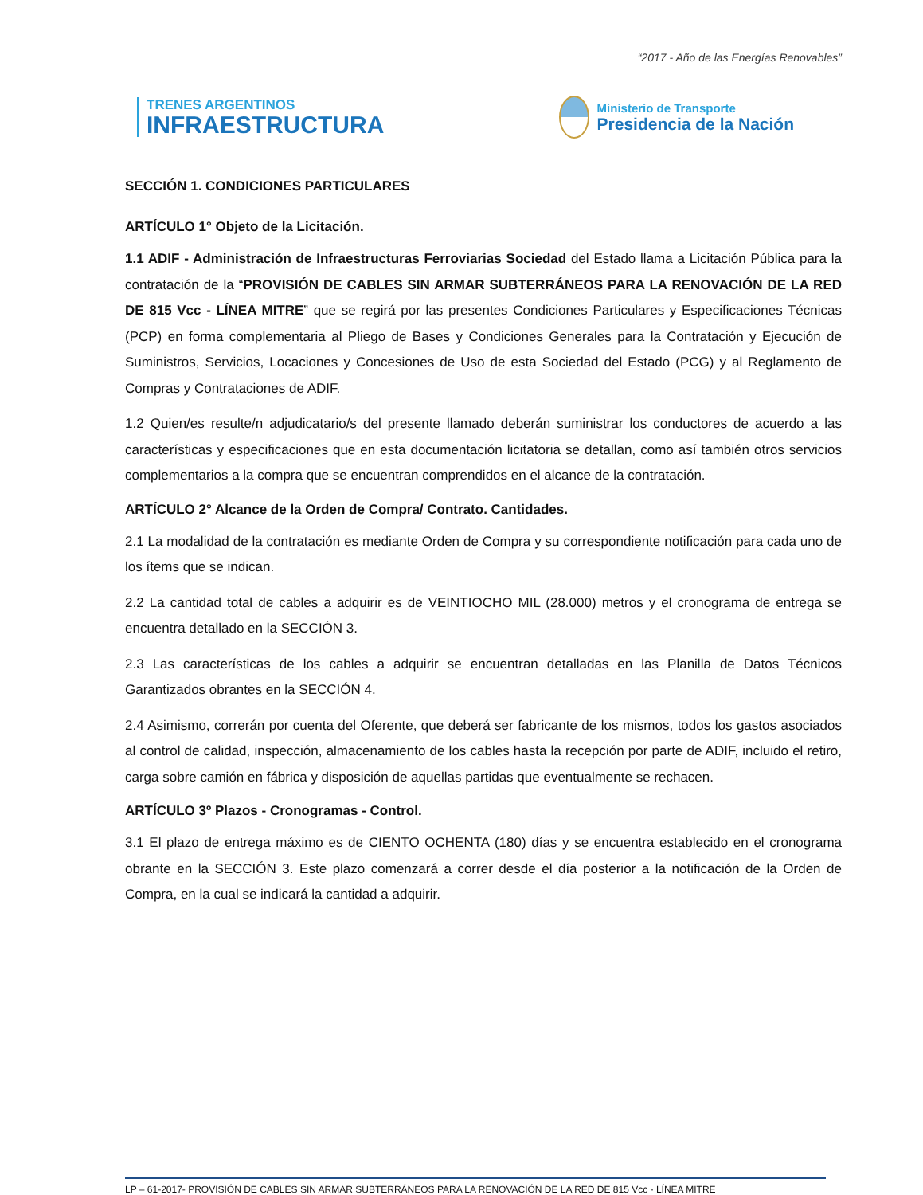“2017 - Año de las Energías Renovables”
TRENES ARGENTINOS
INFRAESTRUCTURA
Ministerio de Transporte
Presidencia de la Nación
SECCIÓN 1. CONDICIONES PARTICULARES
ARTÍCULO 1° Objeto de la Licitación.
1.1 ADIF - Administración de Infraestructuras Ferroviarias Sociedad del Estado llama a Licitación Pública para la contratación de la “PROVISIÓN DE CABLES SIN ARMAR SUBTERRÁNEOS PARA LA RENOVACIÓN DE LA RED DE 815 Vcc - LÍNEA MITRE” que se regirá por las presentes Condiciones Particulares y Especificaciones Técnicas (PCP) en forma complementaria al Pliego de Bases y Condiciones Generales para la Contratación y Ejecución de Suministros, Servicios, Locaciones y Concesiones de Uso de esta Sociedad del Estado (PCG) y al Reglamento de Compras y Contrataciones de ADIF.
1.2 Quien/es resulte/n adjudicatario/s del presente llamado deberán suministrar los conductores de acuerdo a las características y especificaciones que en esta documentación licitatoria se detallan, como así también otros servicios complementarios a la compra que se encuentran comprendidos en el alcance de la contratación.
ARTÍCULO 2° Alcance de la Orden de Compra/ Contrato. Cantidades.
2.1 La modalidad de la contratación es mediante Orden de Compra y su correspondiente notificación para cada uno de los ítems que se indican.
2.2 La cantidad total de cables a adquirir es de VEINTIOCHO MIL (28.000) metros y el cronograma de entrega se encuentra detallado en la SECCIÓN 3.
2.3 Las características de los cables a adquirir se encuentran detalladas en las Planilla de Datos Técnicos Garantizados obrantes en la SECCIÓN 4.
2.4 Asimismo, correrán por cuenta del Oferente, que deberá ser fabricante de los mismos, todos los gastos asociados al control de calidad, inspección, almacenamiento de los cables hasta la recepción por parte de ADIF, incluido el retiro, carga sobre camión en fábrica y disposición de aquellas partidas que eventualmente se rechacen.
ARTÍCULO 3º Plazos - Cronogramas - Control.
3.1 El plazo de entrega máximo es de CIENTO OCHENTA (180) días y se encuentra establecido en el cronograma obrante en la SECCIÓN 3. Este plazo comenzará a correr desde el día posterior a la notificación de la Orden de Compra, en la cual se indicará la cantidad a adquirir.
LP – 61-2017- PROVISIÓN DE CABLES SIN ARMAR SUBTERRÁNEOS PARA LA RENOVACIÓN DE LA RED DE 815 Vcc - LÍNEA MITRE